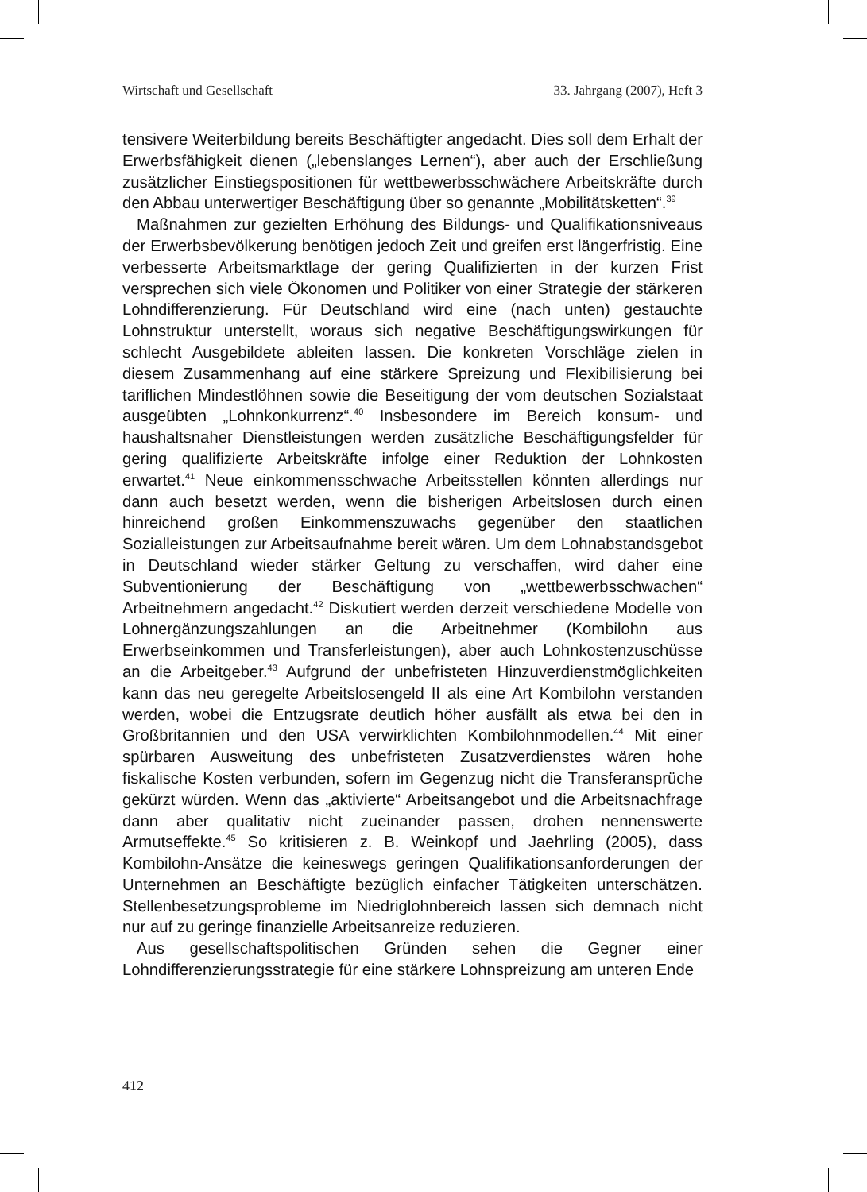Wirtschaft und Gesellschaft 33. Jahrgang (2007), Heft 3
tensivere Weiterbildung bereits Beschäftigter angedacht. Dies soll dem Erhalt der Erwerbsfähigkeit dienen („lebenslanges Lernen“), aber auch der Erschließung zusätzlicher Einstiegspositionen für wettbewerbsschwächere Arbeitskräfte durch den Abbau unterwertiger Beschäftigung über so genannte „Mobilitätsketten“.<sup>39</sup>
Maßnahmen zur gezielten Erhöhung des Bildungs- und Qualifikationsniveaus der Erwerbsbevölkerung benötigen jedoch Zeit und greifen erst längerfristig. Eine verbesserte Arbeitsmarktlage der gering Qualifizierten in der kurzen Frist versprechen sich viele Ökonomen und Politiker von einer Strategie der stärkeren Lohndifferenzierung. Für Deutschland wird eine (nach unten) gestauchte Lohnstruktur unterstellt, woraus sich negative Beschäftigungswirkungen für schlecht Ausgebildete ableiten lassen. Die konkreten Vorschläge zielen in diesem Zusammenhang auf eine stärkere Spreizung und Flexibilisierung bei tariflichen Mindestlöhnen sowie die Beseitigung der vom deutschen Sozialstaat ausgeübten „Lohnkonkurrenz“.<sup>40</sup> Insbesondere im Bereich konsum- und haushaltsnaher Dienstleistungen werden zusätzliche Beschäftigungsfelder für gering qualifizierte Arbeitskräfte infolge einer Reduktion der Lohnkosten erwartet.<sup>41</sup> Neue einkommensschwache Arbeitsstellen könnten allerdings nur dann auch besetzt werden, wenn die bisherigen Arbeitslosen durch einen hinreichend großen Einkommenszuwachs gegenüber den staatlichen Sozialleistungen zur Arbeitsaufnahme bereit wären. Um dem Lohnabstandsgebot in Deutschland wieder stärker Geltung zu verschaffen, wird daher eine Subventionierung der Beschäftigung von „wettbewerbsschwachen“ Arbeitnehmern angedacht.<sup>42</sup> Diskutiert werden derzeit verschiedene Modelle von Lohnergänzungszahlungen an die Arbeitnehmer (Kombilohn aus Erwerbseinkommen und Transferleistungen), aber auch Lohnkostenzuschüsse an die Arbeitgeber.<sup>43</sup> Aufgrund der unbefristeten Hinzuverdienstmöglichkeiten kann das neu geregelte Arbeitslosengeld II als eine Art Kombilohn verstanden werden, wobei die Entzugsrate deutlich höher ausfällt als etwa bei den in Großbritannien und den USA verwirklichten Kombilohnmodellen.<sup>44</sup> Mit einer spürbaren Ausweitung des unbefristeten Zusatzverdienstes wären hohe fiskalische Kosten verbunden, sofern im Gegenzug nicht die Transferansprüche gekürzt würden. Wenn das „aktivierte“ Arbeitsangebot und die Arbeitsnachfrage dann aber qualitativ nicht zueinander passen, drohen nennenswerte Armutseffekte.<sup>45</sup> So kritisieren z. B. Weinkopf und Jaehrling (2005), dass Kombilohn-Ansätze die keineswegs geringen Qualifikationsanforderungen der Unternehmen an Beschäftigte bezüglich einfacher Tätigkeiten unterschätzen. Stellenbesetzungsprobleme im Niedriglohnbereich lassen sich demnach nicht nur auf zu geringe finanzielle Arbeitsanreize reduzieren.
Aus gesellschaftspolitischen Gründen sehen die Gegner einer Lohndifferenzierungsstrategie für eine stärkere Lohnspreizung am unteren Ende
412